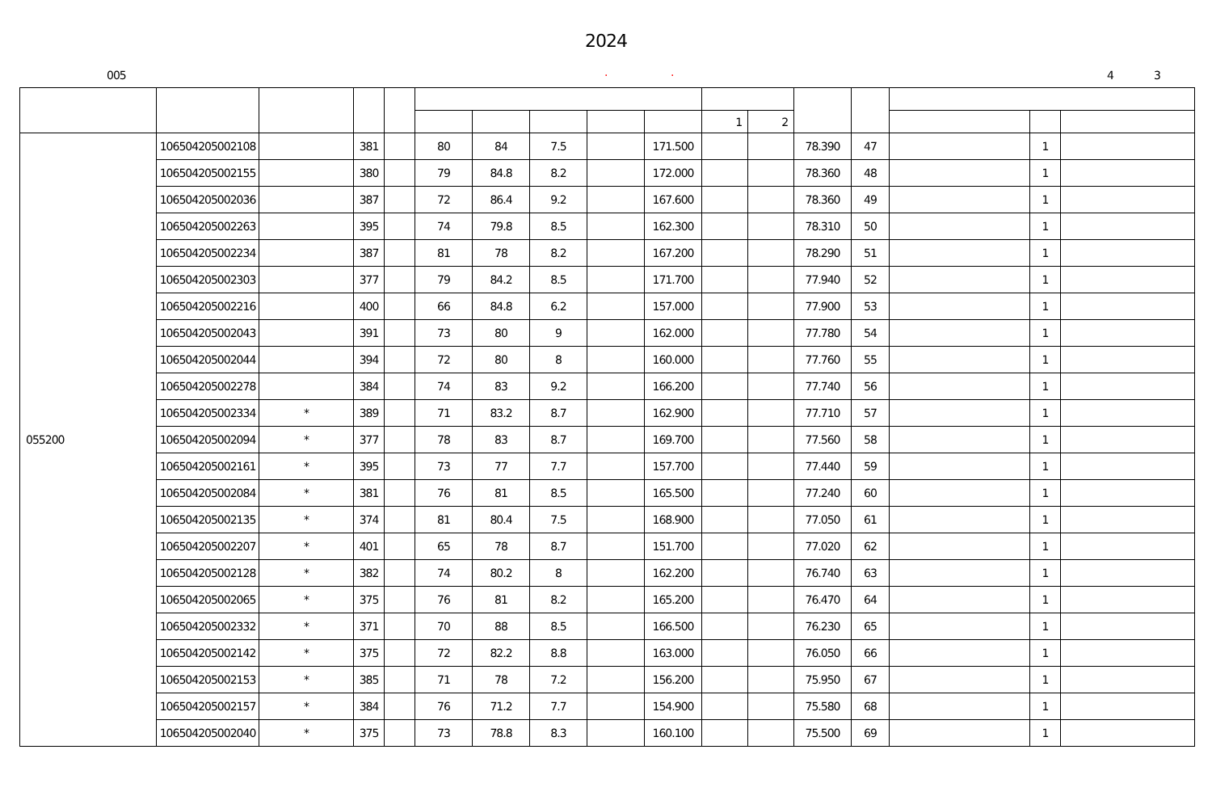2024
005 · · 4 3
| | | | | | | | | | | 1 | 2 | | | | | |
| --- | --- | --- | --- | --- | --- | --- | --- | --- | --- | --- | --- | --- | --- | --- | --- | --- |
| 055200 | 106504205002108 | | 381 | | 80 | 84 | 7.5 | | 171.500 | | | 78.390 | 47 | | 1 | |
| | 106504205002155 | | 380 | | 79 | 84.8 | 8.2 | | 172.000 | | | 78.360 | 48 | | 1 | |
| | 106504205002036 | | 387 | | 72 | 86.4 | 9.2 | | 167.600 | | | 78.360 | 49 | | 1 | |
| | 106504205002263 | | 395 | | 74 | 79.8 | 8.5 | | 162.300 | | | 78.310 | 50 | | 1 | |
| | 106504205002234 | | 387 | | 81 | 78 | 8.2 | | 167.200 | | | 78.290 | 51 | | 1 | |
| | 106504205002303 | | 377 | | 79 | 84.2 | 8.5 | | 171.700 | | | 77.940 | 52 | | 1 | |
| | 106504205002216 | | 400 | | 66 | 84.8 | 6.2 | | 157.000 | | | 77.900 | 53 | | 1 | |
| | 106504205002043 | | 391 | | 73 | 80 | 9 | | 162.000 | | | 77.780 | 54 | | 1 | |
| | 106504205002044 | | 394 | | 72 | 80 | 8 | | 160.000 | | | 77.760 | 55 | | 1 | |
| | 106504205002278 | | 384 | | 74 | 83 | 9.2 | | 166.200 | | | 77.740 | 56 | | 1 | |
| | 106504205002334 | * | 389 | | 71 | 83.2 | 8.7 | | 162.900 | | | 77.710 | 57 | | 1 | |
| | 106504205002094 | * | 377 | | 78 | 83 | 8.7 | | 169.700 | | | 77.560 | 58 | | 1 | |
| | 106504205002161 | * | 395 | | 73 | 77 | 7.7 | | 157.700 | | | 77.440 | 59 | | 1 | |
| | 106504205002084 | * | 381 | | 76 | 81 | 8.5 | | 165.500 | | | 77.240 | 60 | | 1 | |
| | 106504205002135 | * | 374 | | 81 | 80.4 | 7.5 | | 168.900 | | | 77.050 | 61 | | 1 | |
| | 106504205002207 | * | 401 | | 65 | 78 | 8.7 | | 151.700 | | | 77.020 | 62 | | 1 | |
| | 106504205002128 | * | 382 | | 74 | 80.2 | 8 | | 162.200 | | | 76.740 | 63 | | 1 | |
| | 106504205002065 | * | 375 | | 76 | 81 | 8.2 | | 165.200 | | | 76.470 | 64 | | 1 | |
| | 106504205002332 | * | 371 | | 70 | 88 | 8.5 | | 166.500 | | | 76.230 | 65 | | 1 | |
| | 106504205002142 | * | 375 | | 72 | 82.2 | 8.8 | | 163.000 | | | 76.050 | 66 | | 1 | |
| | 106504205002153 | * | 385 | | 71 | 78 | 7.2 | | 156.200 | | | 75.950 | 67 | | 1 | |
| | 106504205002157 | * | 384 | | 76 | 71.2 | 7.7 | | 154.900 | | | 75.580 | 68 | | 1 | |
| | 106504205002040 | * | 375 | | 73 | 78.8 | 8.3 | | 160.100 | | | 75.500 | 69 | | 1 | |